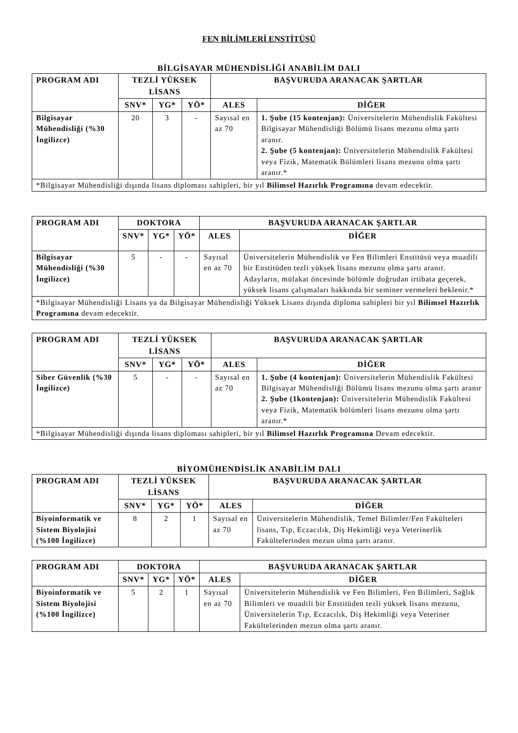FEN BİLİMLERİ ENSTİTÜSÜ
BİLGİSAYAR MÜHENDİSLİĞİ ANABİLİM DALI
| PROGRAM ADI | TEZLİ YÜKSEK LİSANS | | | BAŞVURUDA ARANACAK ŞARTLAR | |
| --- | --- | --- | --- | --- | --- |
| | SNV* | YG* | YÖ* | ALES | DİĞER |
| Bilgisayar Mühendisliği (%30 İngilizce) | 20 | 3 | - | Sayısal en az 70 | 1. Şube (15 kontenjan): Üniversitelerin Mühendislik Fakültesi Bilgisayar Mühendisliği Bölümü lisans mezunu olma şartı aranır. 2. Şube (5 kontenjan): Üniversitelerin Mühendislik Fakültesi veya Fizik, Matematik Bölümleri lisans mezunu olma şartı aranır.* |
| *Bilgisayar Mühendisliği dışında lisans diploması sahipleri, bir yıl Bilimsel Hazırlık Programına devam edecektir. | | | | | |
| PROGRAM ADI | DOKTORA | | | BAŞVURUDA ARANACAK ŞARTLAR | |
| --- | --- | --- | --- | --- | --- |
| | SNV* | YG* | YÖ* | ALES | DİĞER |
| Bilgisayar Mühendisliği (%30 İngilizce) | 5 | - | - | Sayısal en az 70 | Üniversitelerin Mühendislik ve Fen Bilimleri Enstitüsü veya muadili bir Enstitüden tezli yüksek lisans mezunu olma şartı aranır. Adayların, mülakat öncesinde bölümle doğrudan irtibata geçerek, yüksek lisans çalışmaları hakkında bir seminer vermeleri beklenir.* |
| *Bilgisayar Mühendisliği Lisans ya da Bilgisayar Mühendisliği Yüksek Lisans dışında diploma sahipleri bir yıl Bilimsel Hazırlık Programına devam edecektir. | | | | | |
| PROGRAM ADI | TEZLİ YÜKSEK LİSANS | | | BAŞVURUDA ARANACAK ŞARTLAR | |
| --- | --- | --- | --- | --- | --- |
| | SNV* | YG* | YÖ* | ALES | DİĞER |
| Siber Güvenlik (%30 İngilizce) | 5 | - | - | Sayısal en az 70 | 1. Şube (4 kontenjan): Üniversitelerin Mühendislik Fakültesi Bilgisayar Mühendisliği Bölümü lisans mezunu olma şartı aranır 2. Şube (1kontenjan): Üniversitelerin Mühendislik Fakültesi veya Fizik, Matematik bölümleri lisans mezunu olma şartı aranır.* |
| *Bilgisayar Mühendisliği dışında lisans diploması sahipleri, bir yıl Bilimsel Hazırlık Programına Devam edecektir. | | | | | |
BİYOMÜHENDİSLİK ANABİLİM DALI
| PROGRAM ADI | TEZLİ YÜKSEK LİSANS | | | BAŞVURUDA ARANACAK ŞARTLAR | |
| --- | --- | --- | --- | --- | --- |
| | SNV* | YG* | YÖ* | ALES | DİĞER |
| Biyoinformatik ve Sistem Biyolojisi (%100 İngilizce) | 8 | 2 | 1 | Sayısal en az 70 | Üniversitelerin Mühendislik, Temel Bilimler/Fen Fakülteleri lisans, Tıp, Eczacılık, Diş Hekimliği veya Veterinerlik Fakültelerinden mezun olma şartı aranır. |
| PROGRAM ADI | DOKTORA | | | BAŞVURUDA ARANACAK ŞARTLAR | |
| --- | --- | --- | --- | --- | --- |
| | SNV* | YG* | YÖ* | ALES | DİĞER |
| Biyoinformatik ve Sistem Biyolojisi (%100 İngilizce) | 5 | 2 | 1 | Sayısal en az 70 | Üniversitelerin Mühendislik ve Fen Bilimleri, Fen Bilimleri, Sağlık Bilimleri ve muadili bir Enstitüden tezli yüksek lisans mezunu, Üniversitelerin Tıp, Eczacılık, Diş Hekimliği veya Veteriner Fakültelerinden mezun olma şartı aranır. |